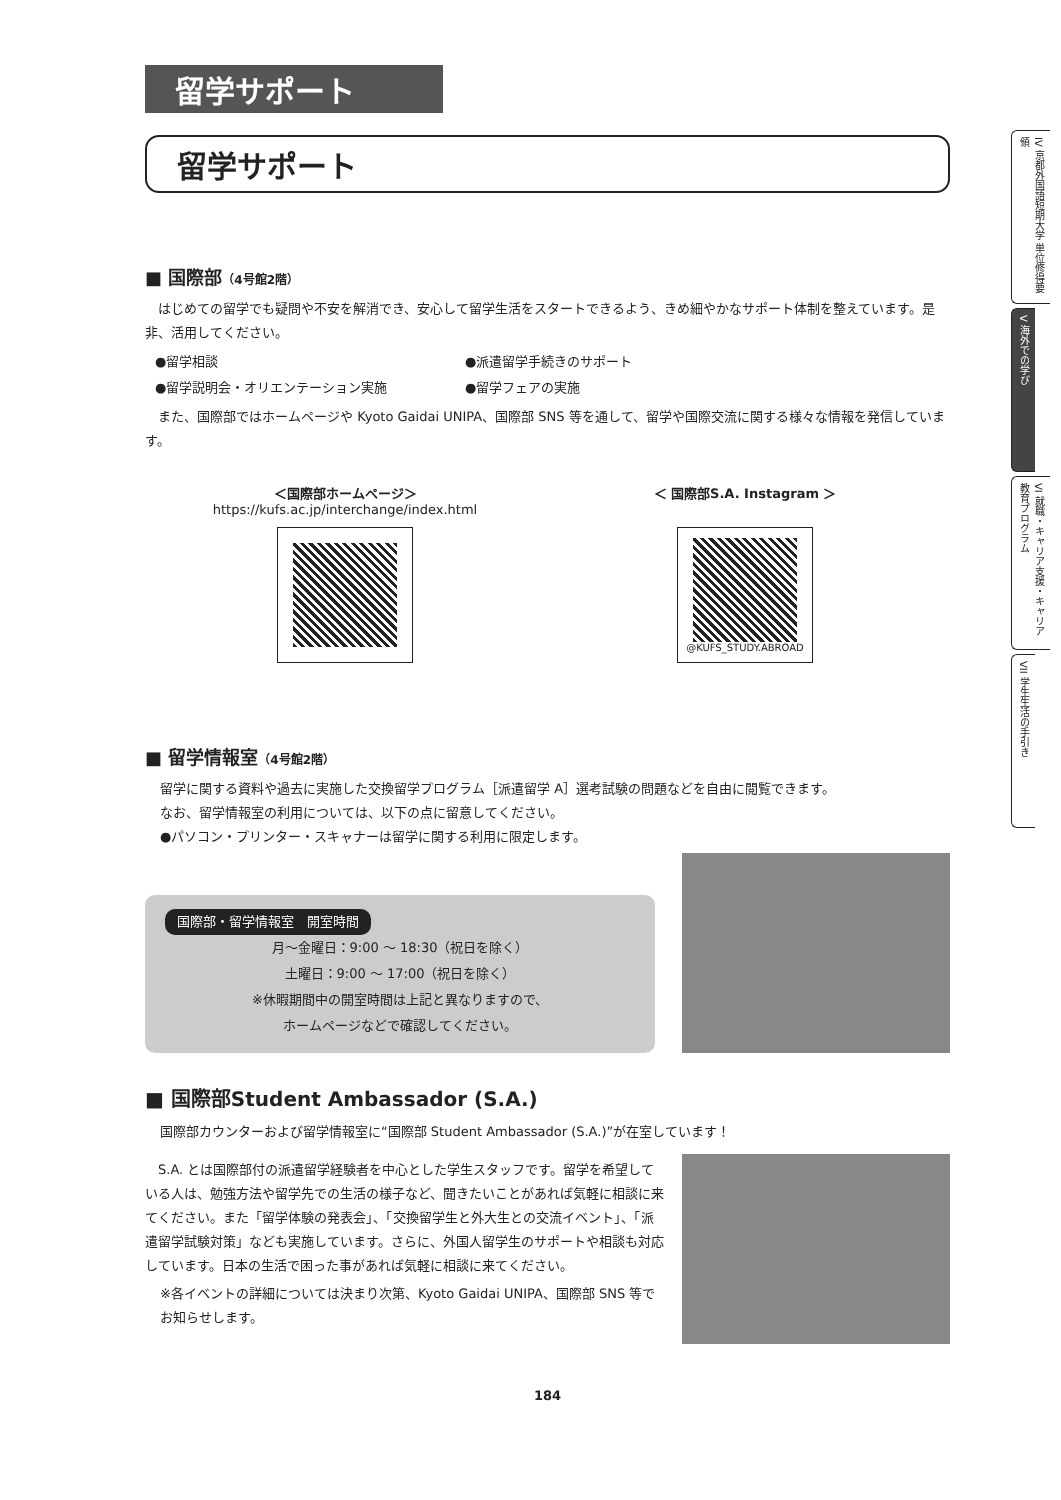留学サポート
留学サポート
■ 国際部（4号館2階）
はじめての留学でも疑問や不安を解消でき、安心して留学生活をスタートできるよう、きめ細やかなサポート体制を整えています。是非、活用してください。
●留学相談
●留学説明会・オリエンテーション実施
●派遣留学手続きのサポート
●留学フェアの実施
また、国際部ではホームページや Kyoto Gaidai UNIPA、国際部 SNS 等を通して、留学や国際交流に関する様々な情報を発信しています。
＜国際部ホームページ＞
https://kufs.ac.jp/interchange/index.html
＜ 国際部S.A. Instagram ＞
@KUFS_STUDY.ABROAD
■ 留学情報室（4号館2階）
留学に関する資料や過去に実施した交換留学プログラム［派遣留学 A］選考試験の問題などを自由に閲覧できます。
なお、留学情報室の利用については、以下の点に留意してください。
●パソコン・プリンター・スキャナーは留学に関する利用に限定します。
国際部・留学情報室　開室時間
月〜金曜日：9:00 〜 18:30（祝日を除く）
土曜日：9:00 〜 17:00（祝日を除く）
※休暇期間中の開室時間は上記と異なりますので、
ホームページなどで確認してください。
■ 国際部Student Ambassador (S.A.)
国際部カウンターおよび留学情報室に“国際部 Student Ambassador (S.A.)”が在室しています！
S.A. とは国際部付の派遣留学経験者を中心とした学生スタッフです。留学を希望している人は、勉強方法や留学先での生活の様子など、聞きたいことがあれば気軽に相談に来てください。また「留学体験の発表会」、「交換留学生と外大生との交流イベント」、「派遣留学試験対策」なども実施しています。さらに、外国人留学生のサポートや相談も対応しています。日本の生活で困った事があれば気軽に相談に来てください。
※各イベントの詳細については決まり次第、Kyoto Gaidai UNIPA、国際部 SNS 等でお知らせします。
184
IV 京都外国語短期大学 単位修得要領
V 海外での学び
VI 就職・キャリア支援・キャリア教育プログラム
VII 学生生活の手引き